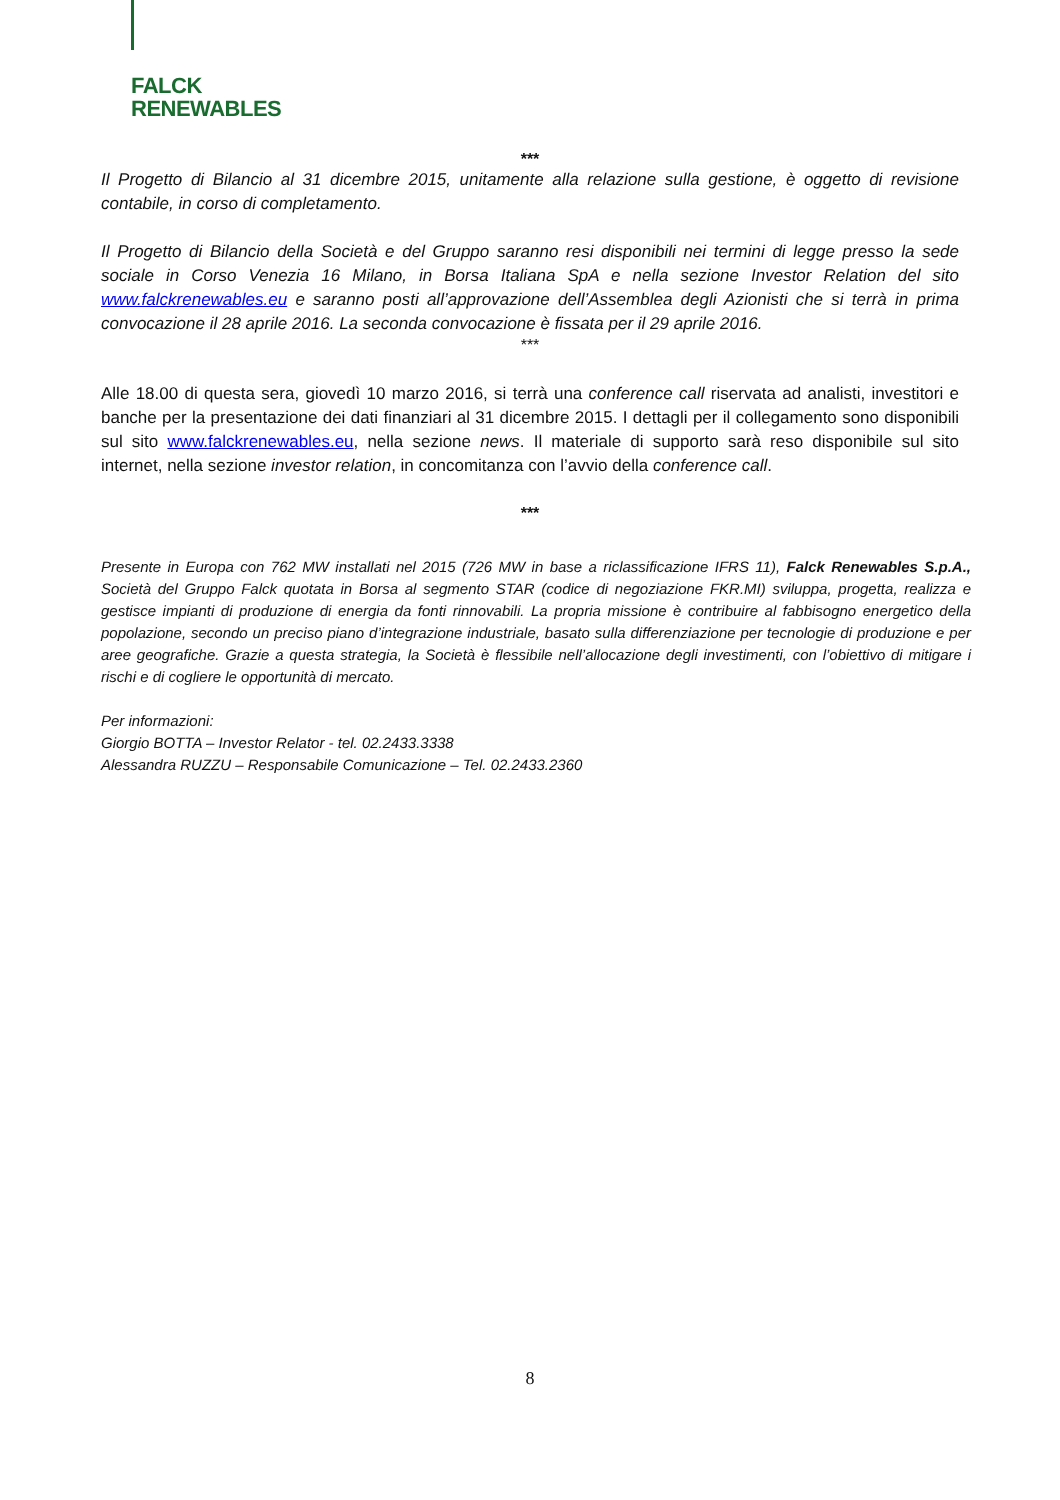FALCK
RENEWABLES
***
Il Progetto di Bilancio al 31 dicembre 2015, unitamente alla relazione sulla gestione, è oggetto di revisione contabile, in corso di completamento.
Il Progetto di Bilancio della Società e del Gruppo saranno resi disponibili nei termini di legge presso la sede sociale in Corso Venezia 16 Milano, in Borsa Italiana SpA e nella sezione Investor Relation del sito www.falckrenewables.eu e saranno posti all’approvazione dell’Assemblea degli Azionisti che si terrà in prima convocazione il 28 aprile 2016. La seconda convocazione è fissata per il 29 aprile 2016.
***
Alle 18.00 di questa sera, giovedì 10 marzo 2016, si terrà una conference call riservata ad analisti, investitori e banche per la presentazione dei dati finanziari al 31 dicembre 2015. I dettagli per il collegamento sono disponibili sul sito www.falckrenewables.eu, nella sezione news. Il materiale di supporto sarà reso disponibile sul sito internet, nella sezione investor relation, in concomitanza con l’avvio della conference call.
***
Presente in Europa con 762 MW installati nel 2015 (726 MW in base a riclassificazione IFRS 11), Falck Renewables S.p.A., Società del Gruppo Falck quotata in Borsa al segmento STAR (codice di negoziazione FKR.MI) sviluppa, progetta, realizza e gestisce impianti di produzione di energia da fonti rinnovabili. La propria missione è contribuire al fabbisogno energetico della popolazione, secondo un preciso piano d’integrazione industriale, basato sulla differenziazione per tecnologie di produzione e per aree geografiche. Grazie a questa strategia, la Società è flessibile nell’allocazione degli investimenti, con l’obiettivo di mitigare i rischi e di cogliere le opportunità di mercato.
Per informazioni:
Giorgio BOTTA – Investor Relator - tel. 02.2433.3338
Alessandra RUZZU – Responsabile Comunicazione – Tel. 02.2433.2360
8